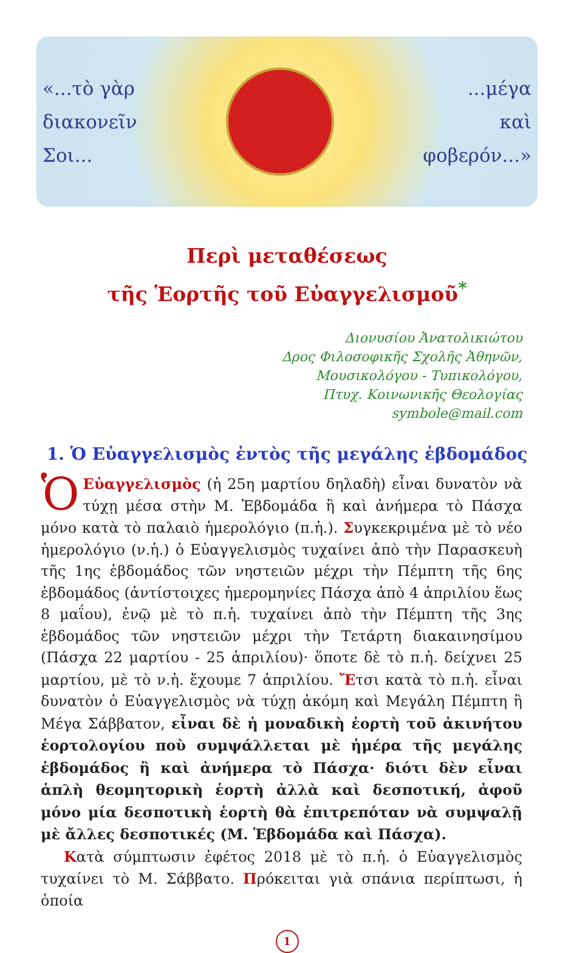«...τὸ γὰρ
διακονεῖν
Σοι...
...μέγα
καὶ
φοβερόν...»
Περὶ μεταθέσεως
τῆς Ἑορτῆς τοῦ Εὐαγγελισμοῦ<sup>*</sup>
Διονυσίου Ἀνατολικιώτου
Δρος Φιλοσοφικῆς Σχολῆς Ἀθηνῶν,
Μουσικολόγου - Τυπικολόγου,
Πτυχ. Κοινωνικῆς Θεολογίας
symbole@mail.com
1. Ὁ Εὐαγγελισμὸς ἐντὸς τῆς μεγάλης ἑβδομάδος
ὉΕὐαγγελισμὸς (ἡ 25η μαρτίου δηλαδὴ) εἶναι δυνατὸν νὰ τύχῃ μέσα στὴν Μ. Ἑβδομάδα ἢ καὶ ἀνήμερα τὸ Πάσχα μόνο κατὰ τὸ παλαιὸ ἡμερολόγιο (π.ἡ.). Συγκεκριμένα μὲ τὸ νέο ἡμερολόγιο (ν.ἡ.) ὁ Εὐαγγελισμὸς τυχαίνει ἀπὸ τὴν Παρασκευὴ τῆς 1ης ἑβδομάδος τῶν νηστειῶν μέχρι τὴν Πέμπτη τῆς 6ης ἑβδομάδος (ἀντίστοιχες ἡμερομηνίες Πάσχα ἀπὸ 4 ἀπριλίου ἕως 8 μαΐου), ἐνῷ μὲ τὸ π.ἡ. τυχαίνει ἀπὸ τὴν Πέμπτη τῆς 3ης ἑβδομάδος τῶν νηστειῶν μέχρι τὴν Τετάρτη διακαινησίμου (Πάσχα 22 μαρτίου - 25 ἀπριλίου)· ὅποτε δὲ τὸ π.ἡ. δείχνει 25 μαρτίου, μὲ τὸ ν.ἡ. ἔχουμε 7 ἀπριλίου. Ἔτσι κατὰ τὸ π.ἡ. εἶναι δυνατὸν ὁ Εὐαγγελισμὸς νὰ τύχῃ ἀκόμη καὶ Μεγάλη Πέμπτη ἢ Μέγα Σάββατον, εἶναι δὲ ἡ μοναδικὴ ἑορτὴ τοῦ ἀκινήτου ἑορτολογίου ποὺ συμψάλλεται μὲ ἡμέρα τῆς μεγάλης ἑβδομάδος ἢ καὶ ἀνήμερα τὸ Πάσχα· διότι δὲν εἶναι ἁπλὴ θεομητορικὴ ἑορτὴ ἀλλὰ καὶ δεσποτική, ἀφοῦ μόνο μία δεσποτικὴ ἑορτὴ θὰ ἐπιτρεπόταν νὰ συμψαλῇ μὲ ἄλλες δεσποτικές (Μ. Ἑβδομάδα καὶ Πάσχα).
Κατὰ σύμπτωσιν ἐφέτος 2018 μὲ τὸ π.ἡ. ὁ Εὐαγγελισμὸς τυχαίνει τὸ Μ. Σάββατο. Πρόκειται γιὰ σπάνια περίπτωσι, ἡ ὁποία
1